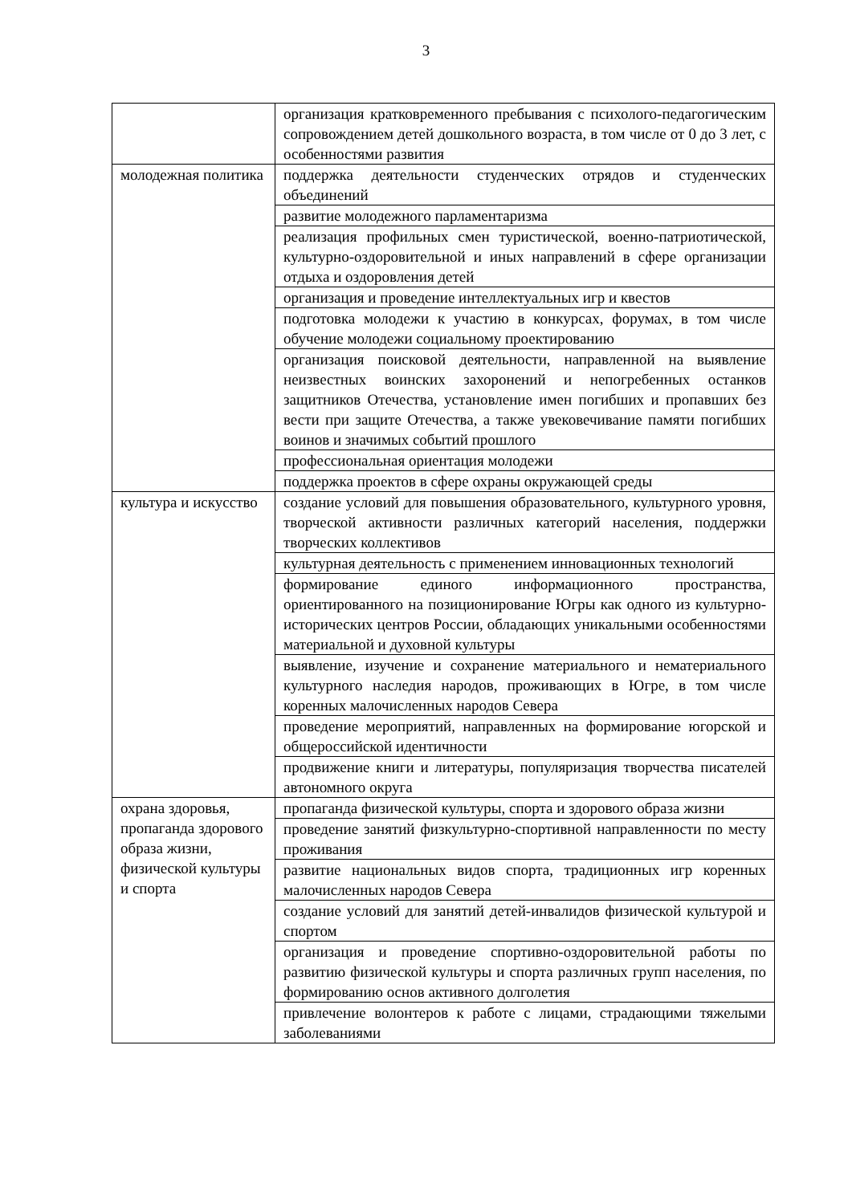3
| | организация кратковременного пребывания с психолого-педагогическим сопровождением детей дошкольного возраста, в том числе от 0 до 3 лет, с особенностями развития |
| молодежная политика | поддержка деятельности студенческих отрядов и студенческих объединений |
| | развитие молодежного парламентаризма |
| | реализация профильных смен туристической, военно-патриотической, культурно-оздоровительной и иных направлений в сфере организации отдыха и оздоровления детей |
| | организация и проведение интеллектуальных игр и квестов |
| | подготовка молодежи к участию в конкурсах, форумах, в том числе обучение молодежи социальному проектированию |
| | организация поисковой деятельности, направленной на выявление неизвестных воинских захоронений и непогребенных останков защитников Отечества, установление имен погибших и пропавших без вести при защите Отечества, а также увековечивание памяти погибших воинов и значимых событий прошлого |
| | профессиональная ориентация молодежи |
| | поддержка проектов в сфере охраны окружающей среды |
| культура и искусство | создание условий для повышения образовательного, культурного уровня, творческой активности различных категорий населения, поддержки творческих коллективов |
| | культурная деятельность с применением инновационных технологий |
| | формирование единого информационного пространства, ориентированного на позиционирование Югры как одного из культурно-исторических центров России, обладающих уникальными особенностями материальной и духовной культуры |
| | выявление, изучение и сохранение материального и нематериального культурного наследия народов, проживающих в Югре, в том числе коренных малочисленных народов Севера |
| | проведение мероприятий, направленных на формирование югорской и общероссийской идентичности |
| | продвижение книги и литературы, популяризация творчества писателей автономного округа |
| охрана здоровья, пропаганда здорового образа жизни, физической культуры и спорта | пропаганда физической культуры, спорта и здорового образа жизни |
| | проведение занятий физкультурно-спортивной направленности по месту проживания |
| | развитие национальных видов спорта, традиционных игр коренных малочисленных народов Севера |
| | создание условий для занятий детей-инвалидов физической культурой и спортом |
| | организация и проведение спортивно-оздоровительной работы по развитию физической культуры и спорта различных групп населения, по формированию основ активного долголетия |
| | привлечение волонтеров к работе с лицами, страдающими тяжелыми заболеваниями |